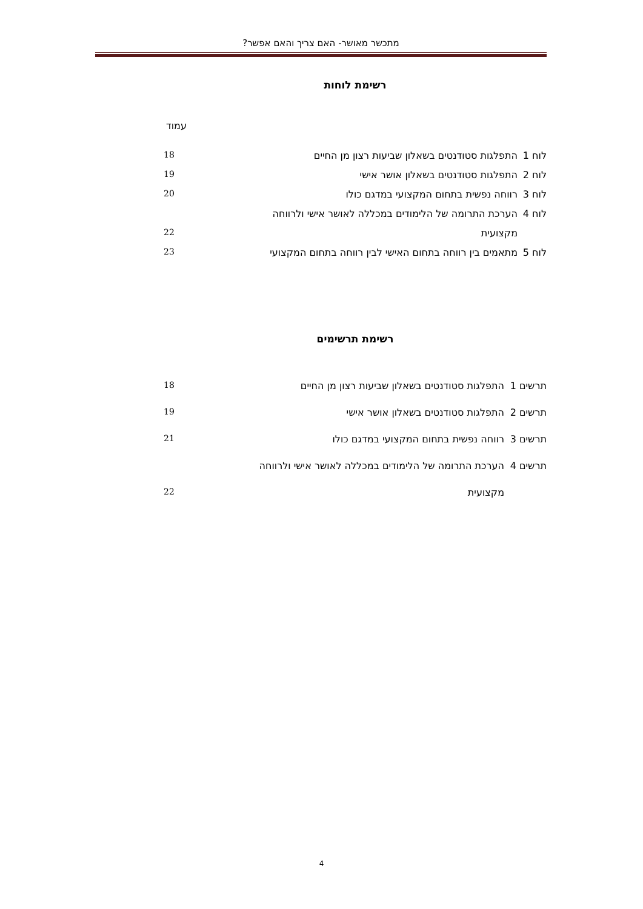מתכשר מאושר- האם צריך והאם אפשר?
רשימת לוחות
עמוד
| לוח 1 | התפלגות סטודנטים בשאלון שביעות רצון מן החיים | 18 |
| לוח 2 | התפלגות סטודנטים בשאלון אושר אישי | 19 |
| לוח 3 | רווחה נפשית בתחום המקצועי במדגם כולו | 20 |
| לוח 4 | הערכת התרומה של הלימודים במכללה לאושר אישי ולרווחה | |
| | מקצועית | 22 |
| לוח 5 | מתאמים בין רווחה בתחום האישי לבין רווחה בתחום המקצועי | 23 |
רשימת תרשימים
| תרשים 1 | התפלגות סטודנטים בשאלון שביעות רצון מן החיים | 18 |
| תרשים 2 | התפלגות סטודנטים בשאלון אושר אישי | 19 |
| תרשים 3 | רווחה נפשית בתחום המקצועי במדגם כולו | 21 |
| תרשים 4 | הערכת התרומה של הלימודים במכללה לאושר אישי ולרווחה | |
| | מקצועית | 22 |
4